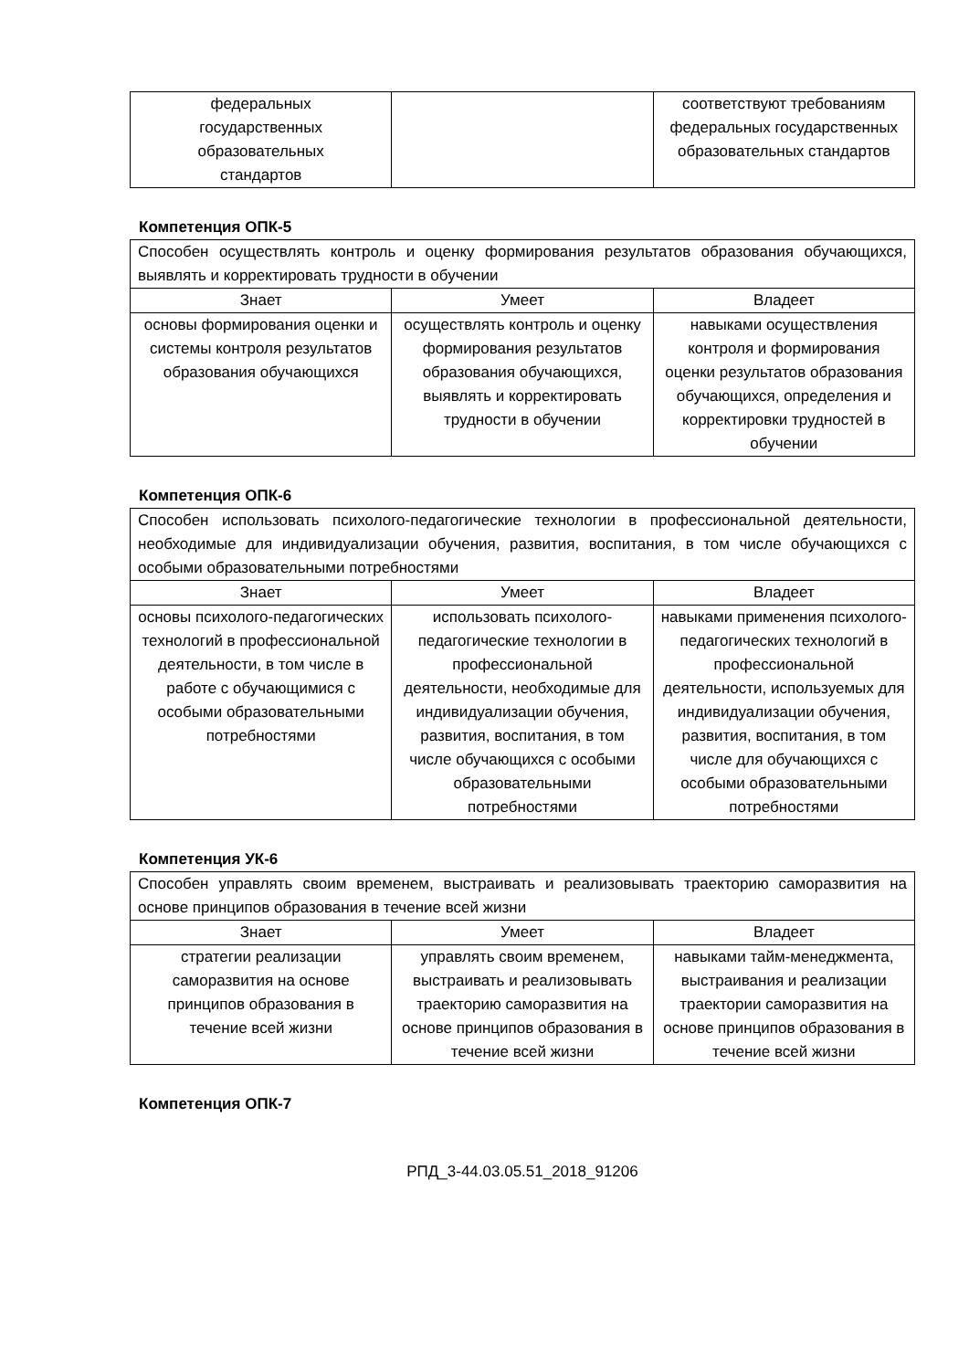| федеральных государственных образовательных стандартов | | соответствуют требованиям федеральных государственных образовательных стандартов |
Компетенция ОПК-5
| Способен осуществлять контроль и оценку формирования результатов образования обучающихся, выявлять и корректировать трудности в обучении | | |
| Знает | Умеет | Владеет |
| основы формирования оценки и системы контроля результатов образования обучающихся | осуществлять контроль и оценку формирования результатов образования обучающихся, выявлять и корректировать трудности в обучении | навыками осуществления контроля и формирования оценки результатов образования обучающихся, определения и корректировки трудностей в обучении |
Компетенция ОПК-6
| Способен использовать психолого-педагогические технологии в профессиональной деятельности, необходимые для индивидуализации обучения, развития, воспитания, в том числе обучающихся с особыми образовательными потребностями | | |
| Знает | Умеет | Владеет |
| основы психолого-педагогических технологий в профессиональной деятельности, в том числе в работе с обучающимися с особыми образовательными потребностями | использовать психолого-педагогические технологии в профессиональной деятельности, необходимые для индивидуализации обучения, развития, воспитания, в том числе обучающихся с особыми образовательными потребностями | навыками применения психолого-педагогических технологий в профессиональной деятельности, используемых для индивидуализации обучения, развития, воспитания, в том числе для обучающихся с особыми образовательными потребностями |
Компетенция УК-6
| Способен управлять своим временем, выстраивать и реализовывать траекторию саморазвития на основе принципов образования в течение всей жизни | | |
| Знает | Умеет | Владеет |
| стратегии реализации саморазвития на основе принципов образования в течение всей жизни | управлять своим временем, выстраивать и реализовывать траекторию саморазвития на основе принципов образования в течение всей жизни | навыками тайм-менеджмента, выстраивания и реализации траектории саморазвития на основе принципов образования в течение всей жизни |
Компетенция ОПК-7
РПД_3-44.03.05.51_2018_91206